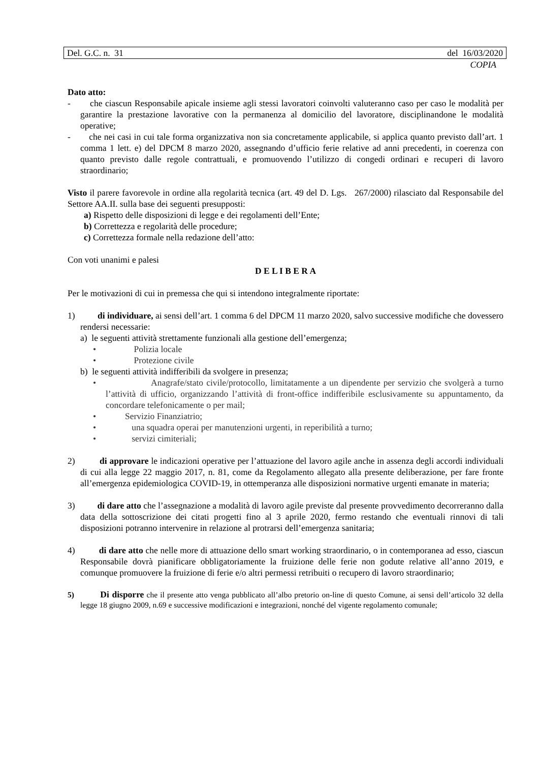Del. G.C. n. 31 del 16/03/2020
COPIA
Dato atto:
- che ciascun Responsabile apicale insieme agli stessi lavoratori coinvolti valuteranno caso per caso le modalità per garantire la prestazione lavorative con la permanenza al domicilio del lavoratore, disciplinandone le modalità operative;
- che nei casi in cui tale forma organizzativa non sia concretamente applicabile, si applica quanto previsto dall’art. 1 comma 1 lett. e) del DPCM 8 marzo 2020, assegnando d’ufficio ferie relative ad anni precedenti, in coerenza con quanto previsto dalle regole contrattuali, e promuovendo l’utilizzo di congedi ordinari e recuperi di lavoro straordinario;
Visto il parere favorevole in ordine alla regolarità tecnica (art. 49 del D. Lgs. 267/2000) rilasciato dal Responsabile del Settore AA.II. sulla base dei seguenti presupposti:
a) Rispetto delle disposizioni di legge e dei regolamenti dell’Ente;
b) Correttezza e regolarità delle procedure;
c) Correttezza formale nella redazione dell’atto:
Con voti unanimi e palesi
D E L I B E R A
Per le motivazioni di cui in premessa che qui si intendono integralmente riportate:
1) di individuare, ai sensi dell’art. 1 comma 6 del DPCM 11 marzo 2020, salvo successive modifiche che dovessero rendersi necessarie:
a) le seguenti attività strettamente funzionali alla gestione dell’emergenza;
• Polizia locale
• Protezione civile
b) le seguenti attività indifferibili da svolgere in presenza;
• Anagrafe/stato civile/protocollo, limitatamente a un dipendente per servizio che svolgerà a turno l’attività di ufficio, organizzando l’attività di front-office indifferibile esclusivamente su appuntamento, da concordare telefonicamente o per mail;
• Servizio Finanziatrio;
• una squadra operai per manutenzioni urgenti, in reperibilità a turno;
• servizi cimiteriali;
2) di approvare le indicazioni operative per l’attuazione del lavoro agile anche in assenza degli accordi individuali di cui alla legge 22 maggio 2017, n. 81, come da Regolamento allegato alla presente deliberazione, per fare fronte all’emergenza epidemiologica COVID-19, in ottemperanza alle disposizioni normative urgenti emanate in materia;
3) di dare atto che l’assegnazione a modalità di lavoro agile previste dal presente provvedimento decorreranno dalla data della sottoscrizione dei citati progetti fino al 3 aprile 2020, fermo restando che eventuali rinnovi di tali disposizioni potranno intervenire in relazione al protrarsi dell’emergenza sanitaria;
4) di dare atto che nelle more di attuazione dello smart working straordinario, o in contemporanea ad esso, ciascun Responsabile dovrà pianificare obbligatoriamente la fruizione delle ferie non godute relative all’anno 2019, e comunque promuovere la fruizione di ferie e/o altri permessi retribuiti o recupero di lavoro straordinario;
5) Di disporre che il presente atto venga pubblicato all’albo pretorio on-line di questo Comune, ai sensi dell’articolo 32 della legge 18 giugno 2009, n.69 e successive modificazioni e integrazioni, nonché del vigente regolamento comunale;